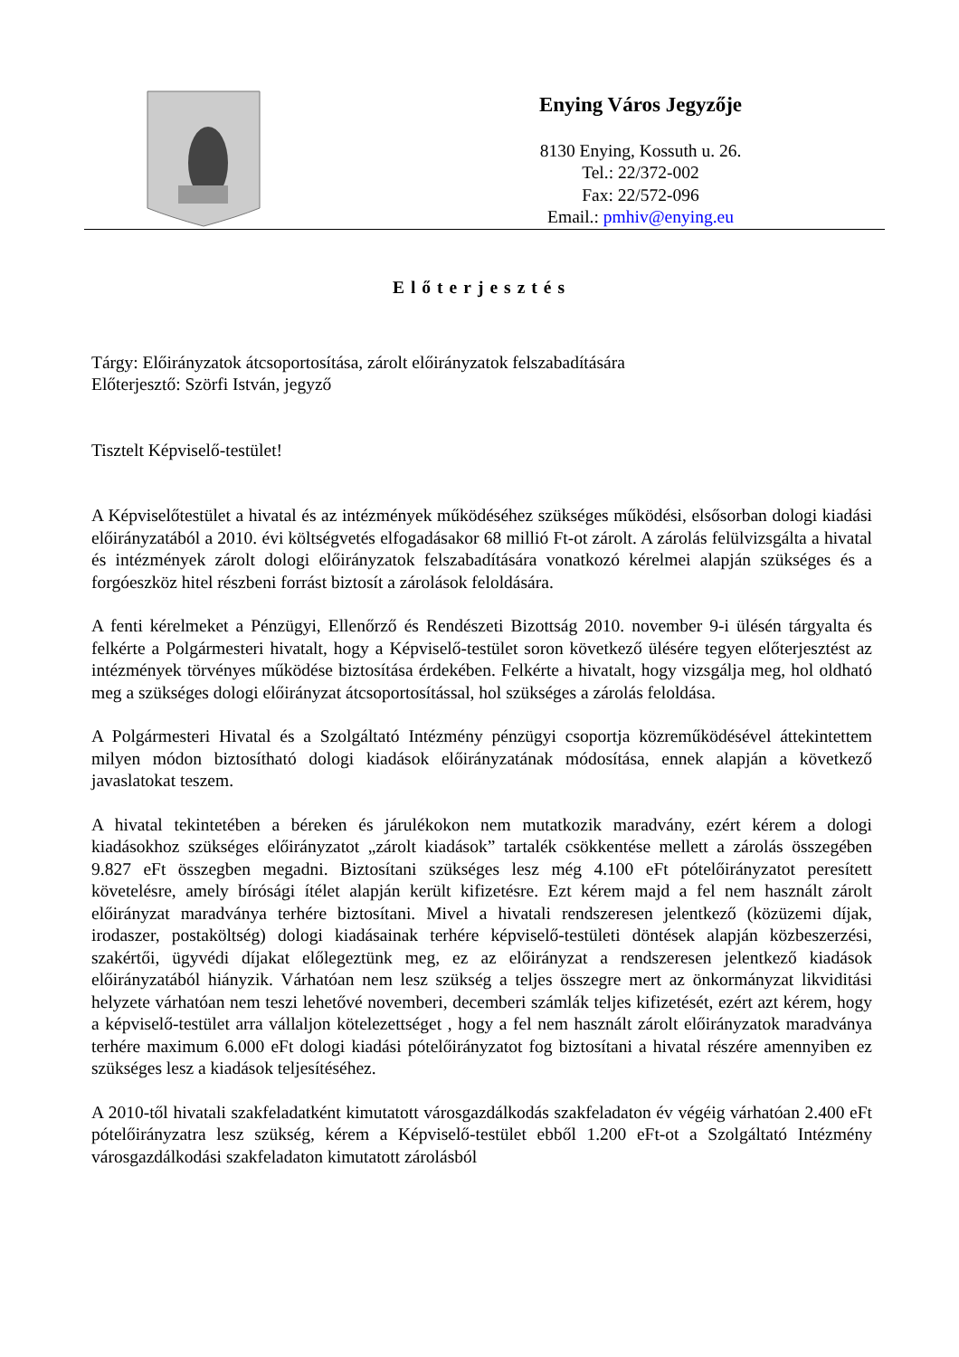Enying Város Jegyzője
8130 Enying, Kossuth u. 26.
Tel.: 22/372-002
Fax: 22/572-096
Email.: pmhiv@enying.eu
Előterjesztés
Tárgy: Előirányzatok átcsoportosítása, zárolt előirányzatok felszabadítására
Előterjesztő: Szörfi István, jegyző
Tisztelt Képviselő-testület!
A Képviselőtestület a hivatal és az intézmények működéséhez szükséges működési, elsősorban dologi kiadási előirányzatából a 2010. évi költségvetés elfogadásakor 68 millió Ft-ot zárolt. A zárolás felülvizsgálta a hivatal és intézmények zárolt dologi előirányzatok felszabadítására vonatkozó kérelmei alapján szükséges és a forgóeszköz hitel részbeni forrást biztosít a zárolások feloldására.
A fenti kérelmeket a Pénzügyi, Ellenőrző és Rendészeti Bizottság 2010. november 9-i ülésén tárgyalta és felkérte a Polgármesteri hivatalt, hogy a Képviselő-testület soron következő ülésére tegyen előterjesztést az intézmények törvényes működése biztosítása érdekében. Felkérte a hivatalt, hogy vizsgálja meg, hol oldható meg a szükséges dologi előirányzat átcsoportosítással, hol szükséges a zárolás feloldása.
A Polgármesteri Hivatal és a Szolgáltató Intézmény pénzügyi csoportja közreműködésével áttekintettem milyen módon biztosítható dologi kiadások előirányzatának módosítása, ennek alapján a következő javaslatokat teszem.
A hivatal tekintetében a béreken és járulékokon nem mutatkozik maradvány, ezért kérem a dologi kiadásokhoz szükséges előirányzatot „zárolt kiadások” tartalék csökkentése mellett a zárolás összegében 9.827 eFt összegben megadni. Biztosítani szükséges lesz még 4.100 eFt pótelőirányzatot peresített követelésre, amely bírósági ítélet alapján került kifizetésre. Ezt kérem majd a fel nem használt zárolt előirányzat maradványa terhére biztosítani. Mivel a hivatali rendszeresen jelentkező (közüzemi díjak, irodaszer, postaköltség) dologi kiadásainak terhére képviselő-testületi döntések alapján közbeszerzési, szakértői, ügyvédi díjakat előlegeztünk meg, ez az előirányzat a rendszeresen jelentkező kiadások előirányzatából hiányzik. Várhatóan nem lesz szükség a teljes összegre mert az önkormányzat likviditási helyzete várhatóan nem teszi lehetővé novemberi, decemberi számlák teljes kifizetését, ezért azt kérem, hogy a képviselő-testület arra vállaljon kötelezettséget , hogy a fel nem használt zárolt előirányzatok maradványa terhére maximum 6.000 eFt dologi kiadási pótelőirányzatot fog biztosítani a hivatal részére amennyiben ez szükséges lesz a kiadások teljesítéséhez.
A 2010-től hivatali szakfeladatként kimutatott városgazdálkodás szakfeladaton év végéig várhatóan 2.400 eFt pótelőirányzatra lesz szükség, kérem a Képviselő-testület ebből 1.200 eFt-ot a Szolgáltató Intézmény városgazdálkodási szakfeladaton kimutatott zárolásból